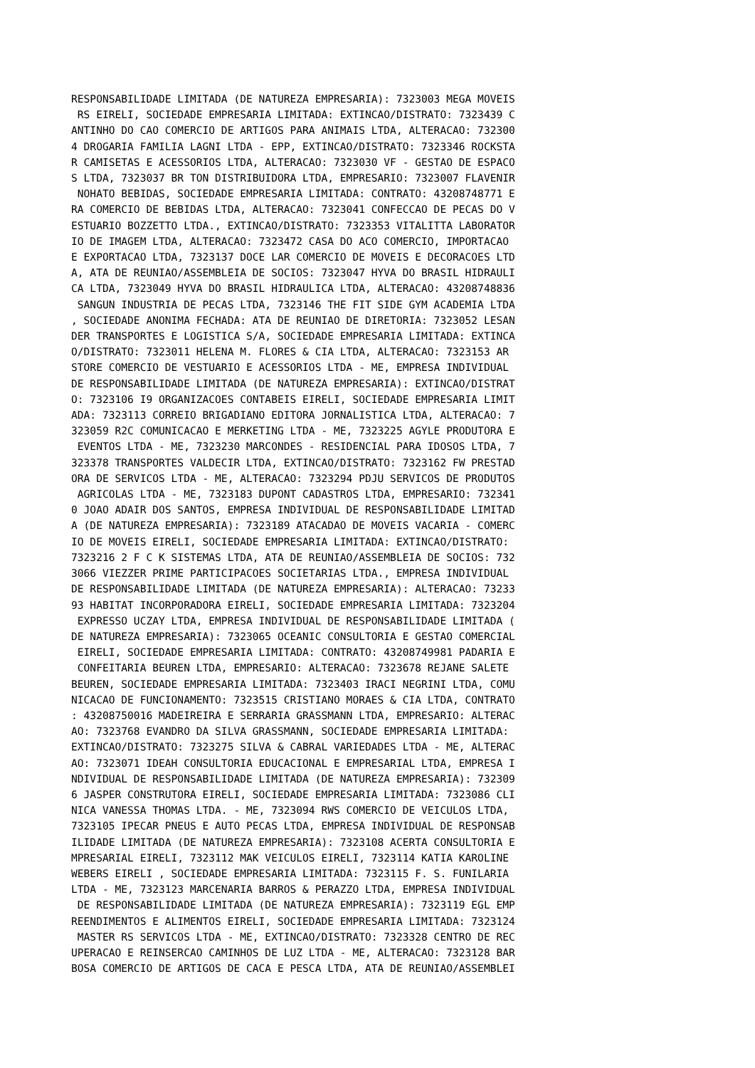RESPONSABILIDADE LIMITADA (DE NATUREZA EMPRESARIA): 7323003 MEGA MOVEIS
 RS EIRELI, SOCIEDADE EMPRESARIA LIMITADA: EXTINCAO/DISTRATO: 7323439 C
ANTINHO DO CAO COMERCIO DE ARTIGOS PARA ANIMAIS LTDA, ALTERACAO: 732300
4 DROGARIA FAMILIA LAGNI LTDA - EPP, EXTINCAO/DISTRATO: 7323346 ROCKSTA
R CAMISETAS E ACESSORIOS LTDA, ALTERACAO: 7323030 VF - GESTAO DE ESPACO
S LTDA, 7323037 BR TON DISTRIBUIDORA LTDA, EMPRESARIO: 7323007 FLAVENIR
 NOHATO BEBIDAS, SOCIEDADE EMPRESARIA LIMITADA: CONTRATO: 43208748771 E
RA COMERCIO DE BEBIDAS LTDA, ALTERACAO: 7323041 CONFECCAO DE PECAS DO V
ESTUARIO BOZZETTO LTDA., EXTINCAO/DISTRATO: 7323353 VITALITTA LABORATOR
IO DE IMAGEM LTDA, ALTERACAO: 7323472 CASA DO ACO COMERCIO, IMPORTACAO
E EXPORTACAO LTDA, 7323137 DOCE LAR COMERCIO DE MOVEIS E DECORACOES LTD
A, ATA DE REUNIAO/ASSEMBLEIA DE SOCIOS: 7323047 HYVA DO BRASIL HIDRAULI
CA LTDA, 7323049 HYVA DO BRASIL HIDRAULICA LTDA, ALTERACAO: 43208748836
 SANGUN INDUSTRIA DE PECAS LTDA, 7323146 THE FIT SIDE GYM ACADEMIA LTDA
, SOCIEDADE ANONIMA FECHADA: ATA DE REUNIAO DE DIRETORIA: 7323052 LESAN
DER TRANSPORTES E LOGISTICA S/A, SOCIEDADE EMPRESARIA LIMITADA: EXTINCA
O/DISTRATO: 7323011 HELENA M. FLORES & CIA LTDA, ALTERACAO: 7323153 AR
STORE COMERCIO DE VESTUARIO E ACESSORIOS LTDA - ME, EMPRESA INDIVIDUAL
DE RESPONSABILIDADE LIMITADA (DE NATUREZA EMPRESARIA): EXTINCAO/DISTRAT
O: 7323106 I9 ORGANIZACOES CONTABEIS EIRELI, SOCIEDADE EMPRESARIA LIMIT
ADA: 7323113 CORREIO BRIGADIANO EDITORA JORNALISTICA LTDA, ALTERACAO: 7
323059 R2C COMUNICACAO E MERKETING LTDA - ME, 7323225 AGYLE PRODUTORA E
 EVENTOS LTDA - ME, 7323230 MARCONDES - RESIDENCIAL PARA IDOSOS LTDA, 7
323378 TRANSPORTES VALDECIR LTDA, EXTINCAO/DISTRATO: 7323162 FW PRESTAD
ORA DE SERVICOS LTDA - ME, ALTERACAO: 7323294 PDJU SERVICOS DE PRODUTOS
 AGRICOLAS LTDA - ME, 7323183 DUPONT CADASTROS LTDA, EMPRESARIO: 732341
0 JOAO ADAIR DOS SANTOS, EMPRESA INDIVIDUAL DE RESPONSABILIDADE LIMITAD
A (DE NATUREZA EMPRESARIA): 7323189 ATACADAO DE MOVEIS VACARIA - COMERC
IO DE MOVEIS EIRELI, SOCIEDADE EMPRESARIA LIMITADA: EXTINCAO/DISTRATO:
7323216 2 F C K SISTEMAS LTDA, ATA DE REUNIAO/ASSEMBLEIA DE SOCIOS: 732
3066 VIEZZER PRIME PARTICIPACOES SOCIETARIAS LTDA., EMPRESA INDIVIDUAL
DE RESPONSABILIDADE LIMITADA (DE NATUREZA EMPRESARIA): ALTERACAO: 73233
93 HABITAT INCORPORADORA EIRELI, SOCIEDADE EMPRESARIA LIMITADA: 7323204
 EXPRESSO UCZAY LTDA, EMPRESA INDIVIDUAL DE RESPONSABILIDADE LIMITADA (
DE NATUREZA EMPRESARIA): 7323065 OCEANIC CONSULTORIA E GESTAO COMERCIAL
 EIRELI, SOCIEDADE EMPRESARIA LIMITADA: CONTRATO: 43208749981 PADARIA E
 CONFEITARIA BEUREN LTDA, EMPRESARIO: ALTERACAO: 7323678 REJANE SALETE
BEUREN, SOCIEDADE EMPRESARIA LIMITADA: 7323403 IRACI NEGRINI LTDA, COMU
NICACAO DE FUNCIONAMENTO: 7323515 CRISTIANO MORAES & CIA LTDA, CONTRATO
: 43208750016 MADEIREIRA E SERRARIA GRASSMANN LTDA, EMPRESARIO: ALTERAC
AO: 7323768 EVANDRO DA SILVA GRASSMANN, SOCIEDADE EMPRESARIA LIMITADA:
EXTINCAO/DISTRATO: 7323275 SILVA & CABRAL VARIEDADES LTDA - ME, ALTERAC
AO: 7323071 IDEAH CONSULTORIA EDUCACIONAL E EMPRESARIAL LTDA, EMPRESA I
NDIVIDUAL DE RESPONSABILIDADE LIMITADA (DE NATUREZA EMPRESARIA): 732309
6 JASPER CONSTRUTORA EIRELI, SOCIEDADE EMPRESARIA LIMITADA: 7323086 CLI
NICA VANESSA THOMAS LTDA. - ME, 7323094 RWS COMERCIO DE VEICULOS LTDA,
7323105 IPECAR PNEUS E AUTO PECAS LTDA, EMPRESA INDIVIDUAL DE RESPONSAB
ILIDADE LIMITADA (DE NATUREZA EMPRESARIA): 7323108 ACERTA CONSULTORIA E
MPRESARIAL EIRELI, 7323112 MAK VEICULOS EIRELI, 7323114 KATIA KAROLINE
WEBERS EIRELI , SOCIEDADE EMPRESARIA LIMITADA: 7323115 F. S. FUNILARIA
LTDA - ME, 7323123 MARCENARIA BARROS & PERAZZO LTDA, EMPRESA INDIVIDUAL
 DE RESPONSABILIDADE LIMITADA (DE NATUREZA EMPRESARIA): 7323119 EGL EMP
REENDIMENTOS E ALIMENTOS EIRELI, SOCIEDADE EMPRESARIA LIMITADA: 7323124
 MASTER RS SERVICOS LTDA - ME, EXTINCAO/DISTRATO: 7323328 CENTRO DE REC
UPERACAO E REINSERCAO CAMINHOS DE LUZ LTDA - ME, ALTERACAO: 7323128 BAR
BOSA COMERCIO DE ARTIGOS DE CACA E PESCA LTDA, ATA DE REUNIAO/ASSEMBLEI